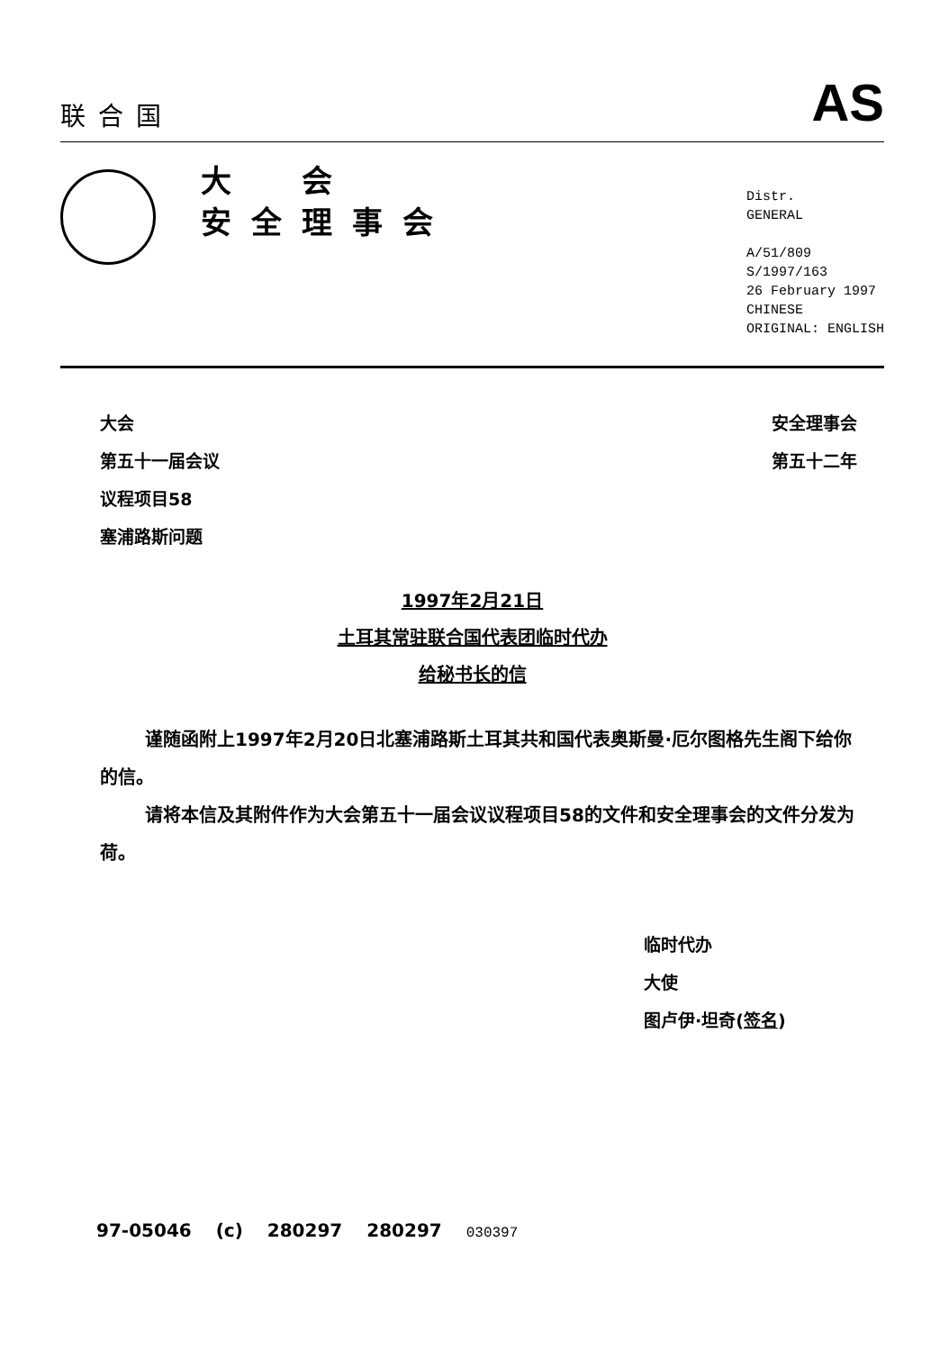联合国
AS
大　会
安全理事会
Distr.
GENERAL
A/51/809
S/1997/163
26 February 1997
CHINESE
ORIGINAL: ENGLISH
大会
第五十一届会议
议程项目58
塞浦路斯问题
安全理事会
第五十二年
1997年2月21日
土耳其常驻联合国代表团临时代办
给秘书长的信
谨随函附上1997年2月20日北塞浦路斯土耳其共和国代表奥斯曼·厄尔图格先生阁下给你的信。
请将本信及其附件作为大会第五十一届会议议程项目58的文件和安全理事会的文件分发为荷。
临时代办
大使
图卢伊·坦奇(签名)
97-05046 (c) 280297 280297 030397